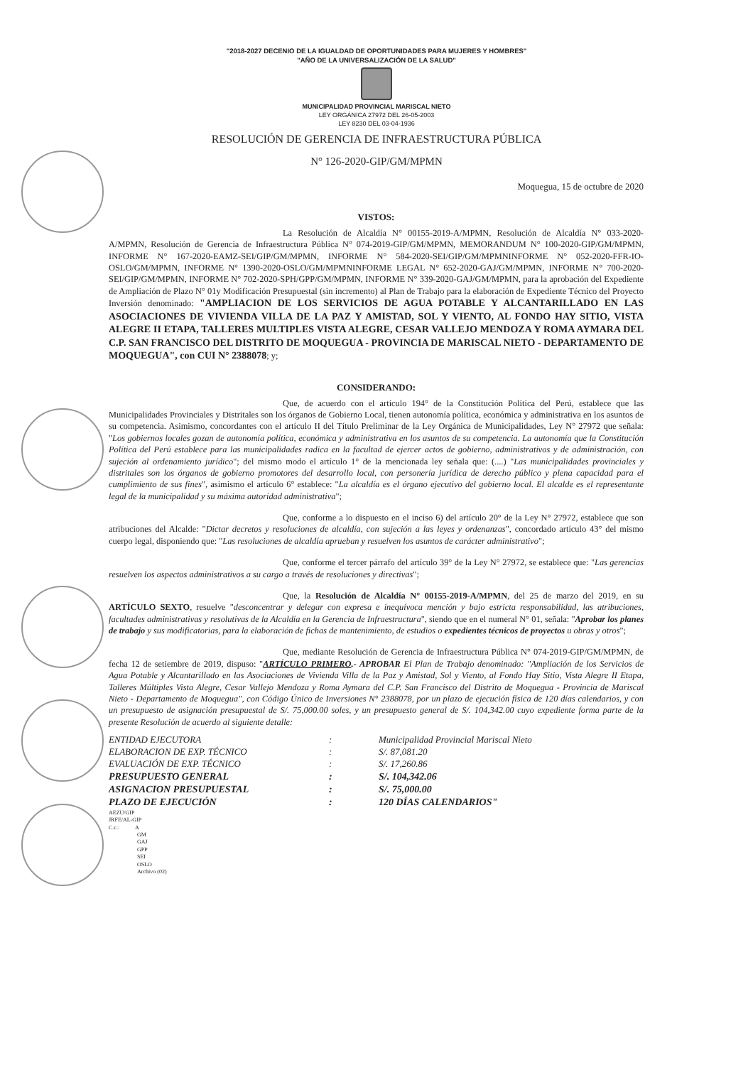"2018-2027 DECENIO DE LA IGUALDAD DE OPORTUNIDADES PARA MUJERES Y HOMBRES"
"AÑO DE LA UNIVERSALIZACIÓN DE LA SALUD"
MUNICIPALIDAD PROVINCIAL MARISCAL NIETO
LEY ORGÁNICA 27972 DEL 26-05-2003
LEY 8230 DEL 03-04-1936
RESOLUCIÓN DE GERENCIA DE INFRAESTRUCTURA PÚBLICA
N° 126-2020-GIP/GM/MPMN
Moquegua, 15 de octubre de 2020
VISTOS:
La Resolución de Alcaldía N° 00155-2019-A/MPMN, Resolución de Alcaldía N° 033-2020-A/MPMN, Resolución de Gerencia de Infraestructura Pública N° 074-2019-GIP/GM/MPMN, MEMORANDUM N° 100-2020-GIP/GM/MPMN, INFORME N° 167-2020-EAMZ-SEI/GIP/GM/MPMN, INFORME N° 584-2020-SEI/GIP/GM/MPMNINFORME N° 052-2020-FFR-IO-OSLO/GM/MPMN, INFORME N° 1390-2020-OSLO/GM/MPMNINFORME LEGAL N° 652-2020-GAJ/GM/MPMN, INFORME N° 700-2020-SEI/GIP/GM/MPMN, INFORME N° 702-2020-SPH/GPP/GM/MPMN, INFORME N° 339-2020-GAJ/GM/MPMN, para la aprobación del Expediente de Ampliación de Plazo N° 01y Modificación Presupuestal (sin incremento) al Plan de Trabajo para la elaboración de Expediente Técnico del Proyecto Inversión denominado: "AMPLIACION DE LOS SERVICIOS DE AGUA POTABLE Y ALCANTARILLADO EN LAS ASOCIACIONES DE VIVIENDA VILLA DE LA PAZ Y AMISTAD, SOL Y VIENTO, AL FONDO HAY SITIO, VISTA ALEGRE II ETAPA, TALLERES MULTIPLES VISTA ALEGRE, CESAR VALLEJO MENDOZA Y ROMA AYMARA DEL C.P. SAN FRANCISCO DEL DISTRITO DE MOQUEGUA - PROVINCIA DE MARISCAL NIETO - DEPARTAMENTO DE MOQUEGUA", con CUI N° 2388078; y;
CONSIDERANDO:
Que, de acuerdo con el artículo 194° de la Constitución Política del Perú, establece que las Municipalidades Provinciales y Distritales son los órganos de Gobierno Local, tienen autonomía política, económica y administrativa en los asuntos de su competencia. Asimismo, concordantes con el artículo II del Título Preliminar de la Ley Orgánica de Municipalidades, Ley N° 27972 que señala: "Los gobiernos locales gozan de autonomía política, económica y administrativa en los asuntos de su competencia. La autonomía que la Constitución Política del Perú establece para las municipalidades radica en la facultad de ejercer actos de gobierno, administrativos y de administración, con sujeción al ordenamiento jurídico"; del mismo modo el artículo 1° de la mencionada ley señala que: (....) "Las municipalidades provinciales y distritales son los órganos de gobierno promotores del desarrollo local, con personería jurídica de derecho público y plena capacidad para el cumplimiento de sus fines", asimismo el artículo 6° establece: "La alcaldía es el órgano ejecutivo del gobierno local. El alcalde es el representante legal de la municipalidad y su máxima autoridad administrativa";
Que, conforme a lo dispuesto en el inciso 6) del artículo 20° de la Ley N° 27972, establece que son atribuciones del Alcalde: "Dictar decretos y resoluciones de alcaldía, con sujeción a las leyes y ordenanzas", concordado artículo 43° del mismo cuerpo legal, disponiendo que: "Las resoluciones de alcaldía aprueban y resuelven los asuntos de carácter administrativo";
Que, conforme el tercer párrafo del artículo 39° de la Ley N° 27972, se establece que: "Las gerencias resuelven los aspectos administrativos a su cargo a través de resoluciones y directivas";
Que, la Resolución de Alcaldía N° 00155-2019-A/MPMN, del 25 de marzo del 2019, en su ARTÍCULO SEXTO, resuelve "desconcentrar y delegar con expresa e inequívoca mención y bajo estricta responsabilidad, las atribuciones, facultades administrativas y resolutivas de la Alcaldía en la Gerencia de Infraestructura", siendo que en el numeral N° 01, señala: "Aprobar los planes de trabajo y sus modificatorias, para la elaboración de fichas de mantenimiento, de estudios o expedientes técnicos de proyectos u obras y otros";
Que, mediante Resolución de Gerencia de Infraestructura Pública N° 074-2019-GIP/GM/MPMN, de fecha 12 de setiembre de 2019, dispuso: "ARTÍCULO PRIMERO.- APROBAR El Plan de Trabajo denominado: "Ampliación de los Servicios de Agua Potable y Alcantarillado en las Asociaciones de Vivienda Villa de la Paz y Amistad, Sol y Viento, al Fondo Hay Sitio, Vista Alegre II Etapa, Talleres Múltiples Vista Alegre, Cesar Vallejo Mendoza y Roma Aymara del C.P. San Francisco del Distrito de Moquegua - Provincia de Mariscal Nieto - Departamento de Moquegua", con Código Único de Inversiones N° 2388078, por un plazo de ejecución física de 120 días calendarios, y con un presupuesto de asignación presupuestal de S/. 75,000.00 soles, y un presupuesto general de S/. 104,342.00 cuyo expediente forma parte de la presente Resolución de acuerdo al siguiente detalle:
| ENTIDAD EJECUTORA | : | Municipalidad Provincial Mariscal Nieto |
| ELABORACION DE EXP. TÉCNICO | : | S/. 87,081.20 |
| EVALUACIÓN DE EXP. TÉCNICO | : | S/. 17,260.86 |
| PRESUPUESTO GENERAL | : | S/. 104,342.06 |
| ASIGNACION PRESUPUESTAL | : | S/. 75,000.00 |
| PLAZO DE EJECUCIÓN | : | 120 DÍAS CALENDARIOS" |
AEZU/GIP
JRFE/AL-GIP
C.c.: A
GM
GAJ
GPP
SEI
OSLO
Archivo (02)